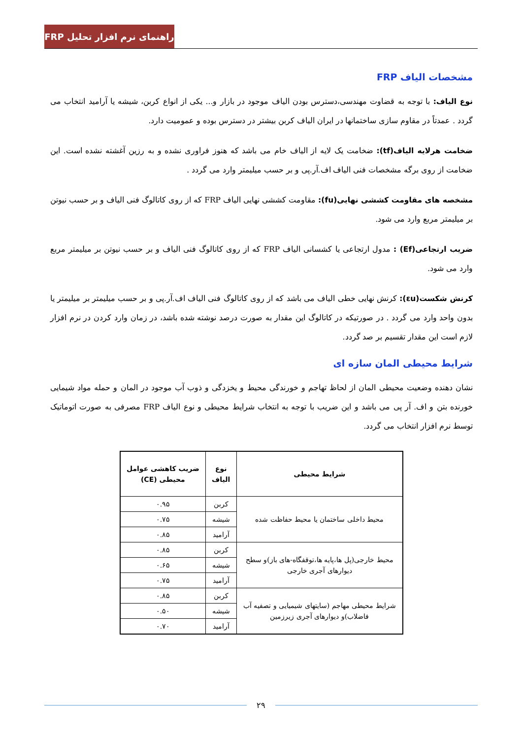راهنمای نرم افزار تحلیل FRP
مشخصات الیاف FRP
نوع الیاف: با توجه به قضاوت مهندسی،دسترس بودن الیاف موجود در بازار و... یکی از انواع کربن، شیشه یا آرامید انتخاب می گردد . عمدتاً در مقاوم سازی ساختمانها در ایران الیاف کربن بیشتر در دسترس بوده و عمومیت دارد.
ضخامت هرلایه الیاف(tf): ضخامت یک لایه از الیاف خام می باشد که هنوز فراوری نشده و به رزین آغشته نشده است. این ضخامت از روی برگه مشخصات فنی الیاف اف.آر.پی و بر حسب میلیمتر وارد می گردد .
مشخصه های مقاومت کششی نهایی(fu): مقاومت کششی نهایی الیاف FRP که از روی کاتالوگ فنی الیاف و بر حسب نیوتن بر میلیمتر مربع وارد می شود.
ضریب ارتجاعی(Ef) : مدول ارتجاعی یا کشسانی الیاف FRP که از روی کاتالوگ فنی الیاف و بر حسب نیوتن بر میلیمتر مربع وارد می شود.
کرنش شکست(εu): کرنش نهایی خطی الیاف می باشد که از روی کاتالوگ فنی الیاف اف.آر.پی و بر حسب میلیمتر بر میلیمتر یا بدون واحد وارد می گردد . در صورتیکه در کاتالوگ این مقدار به صورت درصد نوشته شده باشد، در زمان وارد کردن در نرم افزار لازم است این مقدار تقسیم بر صد گردد.
شرایط محیطی المان سازه ای
نشان دهنده وضعیت محیطی المان از لحاظ تهاجم و خورندگی محیط و یخزدگی و ذوب آب موجود در المان و حمله مواد شیمایی خورنده بتن و اف. آر پی می باشد و این ضریب با توجه به انتخاب شرایط محیطی و نوع الیاف FRP مصرفی به صورت اتوماتیک توسط نرم افزار انتخاب می گردد.
| شرایط محیطی | نوع الیاف | ضریب کاهشی عوامل محیطی (CE) |
| --- | --- | --- |
| محیط داخلی ساختمان یا محیط حفاظت شده | کربن | ۰.۹۵ |
| | شیشه | ۰.۷۵ |
| | آرامید | ۰.۸۵ |
| محیط خارجی(پل ها،پایه ها،توقفگاه-های باز)و سطح دیوارهای آجری خارجی | کربن | ۰.۸۵ |
| | شیشه | ۰.۶۵ |
| | آرامید | ۰.۷۵ |
| شرایط محیطی مهاجم (سایتهای شیمیایی و تصفیه آب فاضلاب)و دیوارهای آجری زیرزمین | کربن | ۰.۸۵ |
| | شیشه | ۰.۵۰ |
| | آرامید | ۰.۷۰ |
۲۹